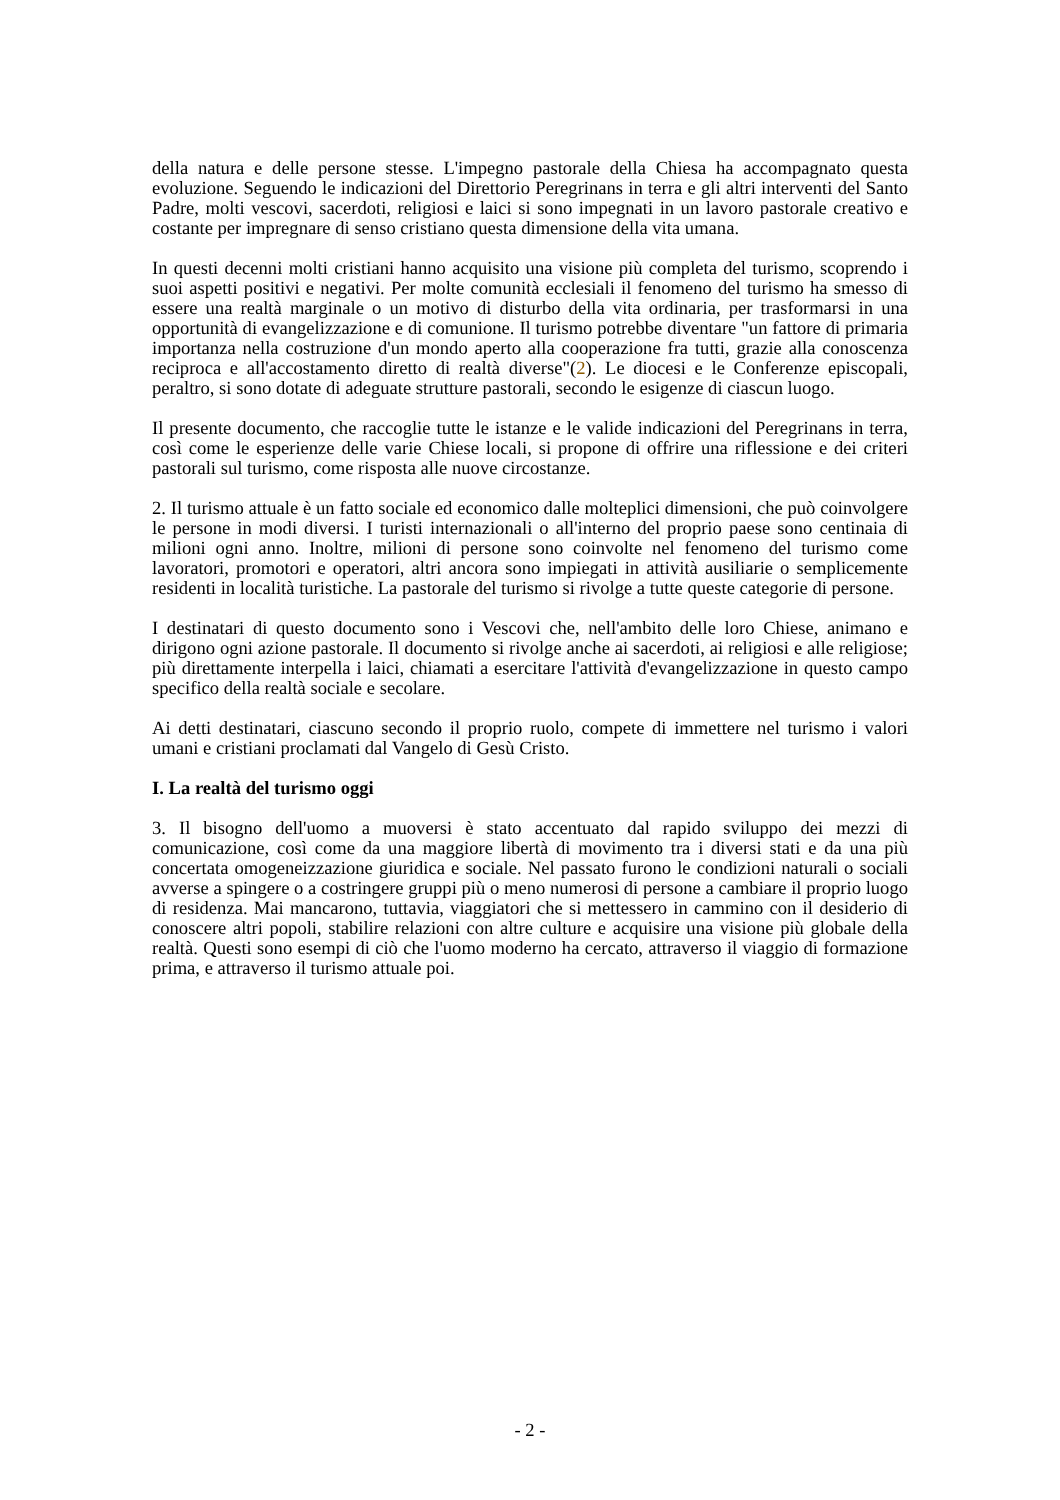della natura e delle persone stesse. L'impegno pastorale della Chiesa ha accompagnato questa evoluzione. Seguendo le indicazioni del Direttorio Peregrinans in terra e gli altri interventi del Santo Padre, molti vescovi, sacerdoti, religiosi e laici si sono impegnati in un lavoro pastorale creativo e costante per impregnare di senso cristiano questa dimensione della vita umana.
In questi decenni molti cristiani hanno acquisito una visione più completa del turismo, scoprendo i suoi aspetti positivi e negativi. Per molte comunità ecclesiali il fenomeno del turismo ha smesso di essere una realtà marginale o un motivo di disturbo della vita ordinaria, per trasformarsi in una opportunità di evangelizzazione e di comunione. Il turismo potrebbe diventare "un fattore di primaria importanza nella costruzione d'un mondo aperto alla cooperazione fra tutti, grazie alla conoscenza reciproca e all'accostamento diretto di realtà diverse"(2). Le diocesi e le Conferenze episcopali, peraltro, si sono dotate di adeguate strutture pastorali, secondo le esigenze di ciascun luogo.
Il presente documento, che raccoglie tutte le istanze e le valide indicazioni del Peregrinans in terra, così come le esperienze delle varie Chiese locali, si propone di offrire una riflessione e dei criteri pastorali sul turismo, come risposta alle nuove circostanze.
2. Il turismo attuale è un fatto sociale ed economico dalle molteplici dimensioni, che può coinvolgere le persone in modi diversi. I turisti internazionali o all'interno del proprio paese sono centinaia di milioni ogni anno. Inoltre, milioni di persone sono coinvolte nel fenomeno del turismo come lavoratori, promotori e operatori, altri ancora sono impiegati in attività ausiliarie o semplicemente residenti in località turistiche. La pastorale del turismo si rivolge a tutte queste categorie di persone.
I destinatari di questo documento sono i Vescovi che, nell'ambito delle loro Chiese, animano e dirigono ogni azione pastorale. Il documento si rivolge anche ai sacerdoti, ai religiosi e alle religiose; più direttamente interpella i laici, chiamati a esercitare l'attività d'evangelizzazione in questo campo specifico della realtà sociale e secolare.
Ai detti destinatari, ciascuno secondo il proprio ruolo, compete di immettere nel turismo i valori umani e cristiani proclamati dal Vangelo di Gesù Cristo.
I. La realtà del turismo oggi
3. Il bisogno dell'uomo a muoversi è stato accentuato dal rapido sviluppo dei mezzi di comunicazione, così come da una maggiore libertà di movimento tra i diversi stati e da una più concertata omogeneizzazione giuridica e sociale. Nel passato furono le condizioni naturali o sociali avverse a spingere o a costringere gruppi più o meno numerosi di persone a cambiare il proprio luogo di residenza. Mai mancarono, tuttavia, viaggiatori che si mettessero in cammino con il desiderio di conoscere altri popoli, stabilire relazioni con altre culture e acquisire una visione più globale della realtà. Questi sono esempi di ciò che l'uomo moderno ha cercato, attraverso il viaggio di formazione prima, e attraverso il turismo attuale poi.
- 2 -